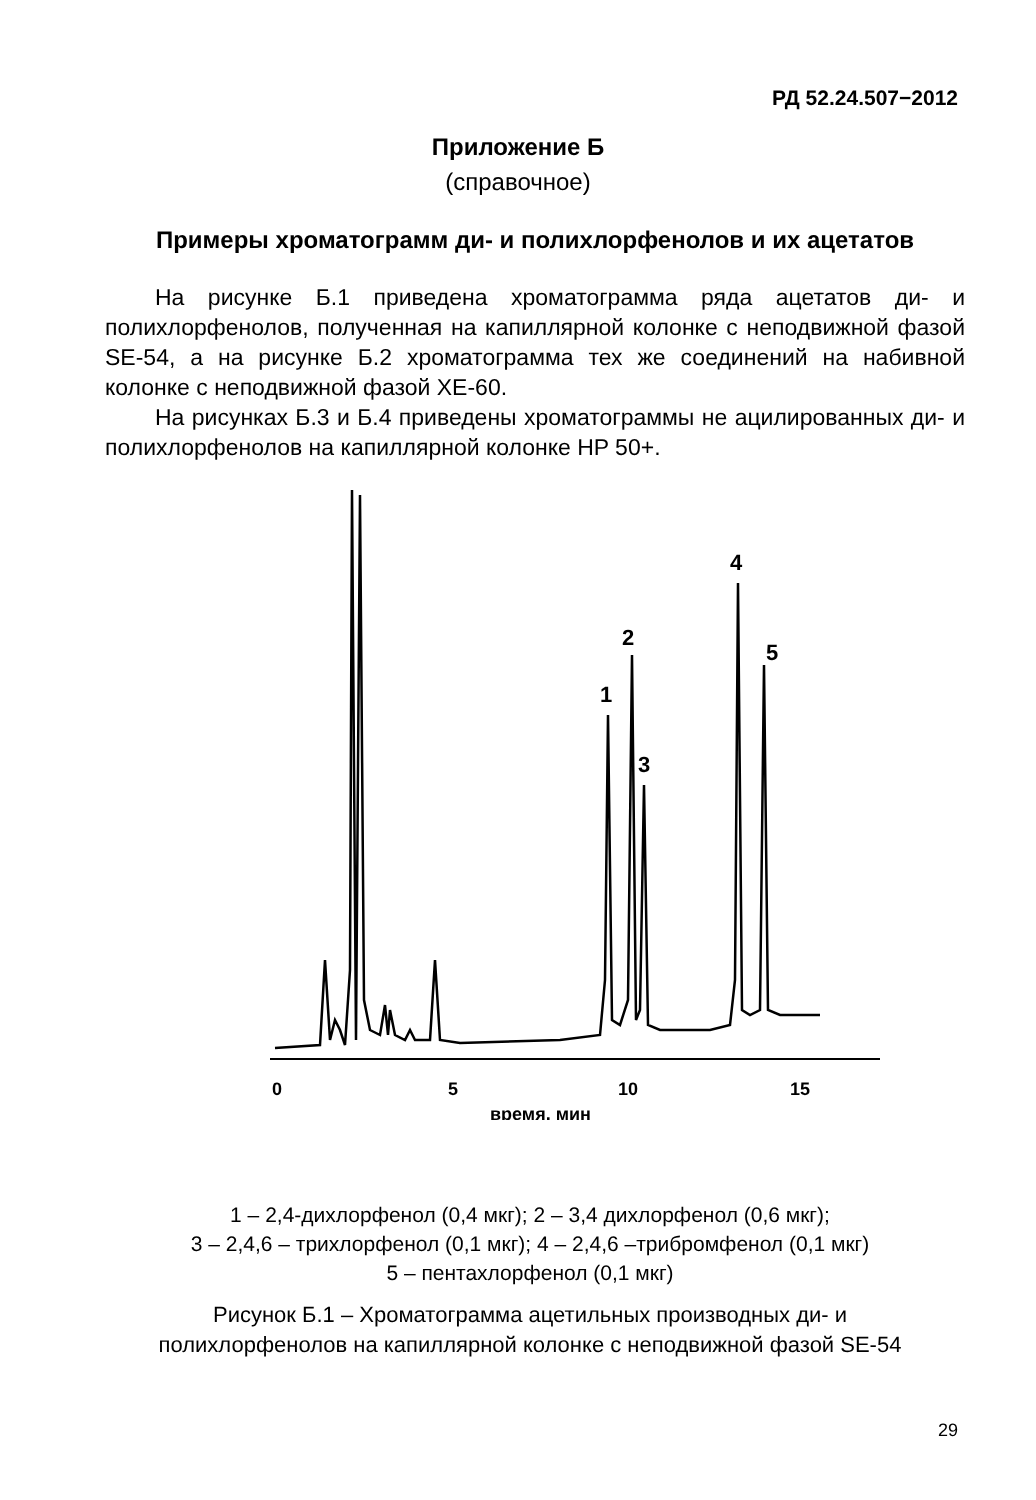РД 52.24.507−2012
Приложение Б
(справочное)
Примеры хроматограмм ди- и полихлорфенолов и их ацетатов
На рисунке Б.1 приведена хроматограмма ряда ацетатов ди- и полихлорфенолов, полученная на капиллярной колонке с неподвижной фазой SE-54, а на рисунке Б.2 хроматограмма тех же соединений на набивной колонке с неподвижной фазой XE-60.
На рисунках Б.3 и Б.4 приведены хроматограммы не ацилированных ди- и полихлорфенолов на капиллярной колонке HP 50+.
1
2
3
4
5
0
5
10
15
время, мин
1 – 2,4-дихлорфенол (0,4 мкг); 2 – 3,4 дихлорфенол (0,6 мкг);
3 – 2,4,6 – трихлорфенол (0,1 мкг); 4 – 2,4,6 –трибромфенол (0,1 мкг)
5 – пентахлорфенол (0,1 мкг)
Рисунок Б.1 – Хроматограмма ацетильных производных ди- и
полихлорфенолов на капиллярной колонке с неподвижной фазой SE-54
29